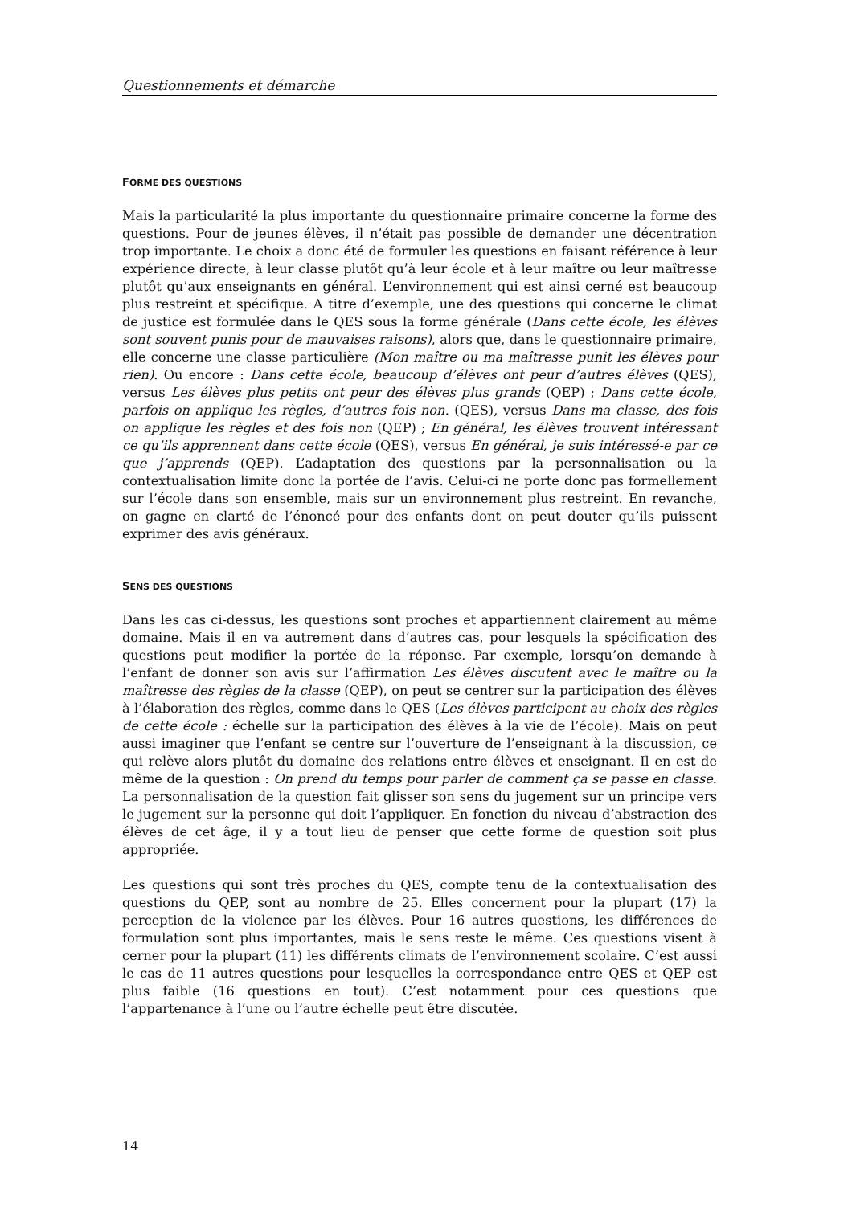Questionnements et démarche
FORME DES QUESTIONS
Mais la particularité la plus importante du questionnaire primaire concerne la forme des questions. Pour de jeunes élèves, il n’était pas possible de demander une décentration trop importante. Le choix a donc été de formuler les questions en faisant référence à leur expérience directe, à leur classe plutôt qu’à leur école et à leur maître ou leur maîtresse plutôt qu’aux enseignants en général. L’environnement qui est ainsi cerné est beaucoup plus restreint et spécifique. A titre d’exemple, une des questions qui concerne le climat de justice est formulée dans le QES sous la forme générale (Dans cette école, les élèves sont souvent punis pour de mauvaises raisons), alors que, dans le questionnaire primaire, elle concerne une classe particulière (Mon maître ou ma maîtresse punit les élèves pour rien). Ou encore : Dans cette école, beaucoup d’élèves ont peur d’autres élèves (QES), versus Les élèves plus petits ont peur des élèves plus grands (QEP) ; Dans cette école, parfois on applique les règles, d’autres fois non. (QES), versus Dans ma classe, des fois on applique les règles et des fois non (QEP) ; En général, les élèves trouvent intéressant ce qu’ils apprennent dans cette école (QES), versus En général, je suis intéressé-e par ce que j’apprends (QEP). L’adaptation des questions par la personnalisation ou la contextualisation limite donc la portée de l’avis. Celui-ci ne porte donc pas formellement sur l’école dans son ensemble, mais sur un environnement plus restreint. En revanche, on gagne en clarté de l’énoncé pour des enfants dont on peut douter qu’ils puissent exprimer des avis généraux.
SENS DES QUESTIONS
Dans les cas ci-dessus, les questions sont proches et appartiennent clairement au même domaine. Mais il en va autrement dans d’autres cas, pour lesquels la spécification des questions peut modifier la portée de la réponse. Par exemple, lorsqu’on demande à l’enfant de donner son avis sur l’affirmation Les élèves discutent avec le maître ou la maîtresse des règles de la classe (QEP), on peut se centrer sur la participation des élèves à l’élaboration des règles, comme dans le QES (Les élèves participent au choix des règles de cette école : échelle sur la participation des élèves à la vie de l’école). Mais on peut aussi imaginer que l’enfant se centre sur l’ouverture de l’enseignant à la discussion, ce qui relève alors plutôt du domaine des relations entre élèves et enseignant. Il en est de même de la question : On prend du temps pour parler de comment ça se passe en classe. La personnalisation de la question fait glisser son sens du jugement sur un principe vers le jugement sur la personne qui doit l’appliquer. En fonction du niveau d’abstraction des élèves de cet âge, il y a tout lieu de penser que cette forme de question soit plus appropriée.
Les questions qui sont très proches du QES, compte tenu de la contextualisation des questions du QEP, sont au nombre de 25. Elles concernent pour la plupart (17) la perception de la violence par les élèves. Pour 16 autres questions, les différences de formulation sont plus importantes, mais le sens reste le même. Ces questions visent à cerner pour la plupart (11) les différents climats de l’environnement scolaire. C’est aussi le cas de 11 autres questions pour lesquelles la correspondance entre QES et QEP est plus faible (16 questions en tout). C’est notamment pour ces questions que l’appartenance à l’une ou l’autre échelle peut être discutée.
14